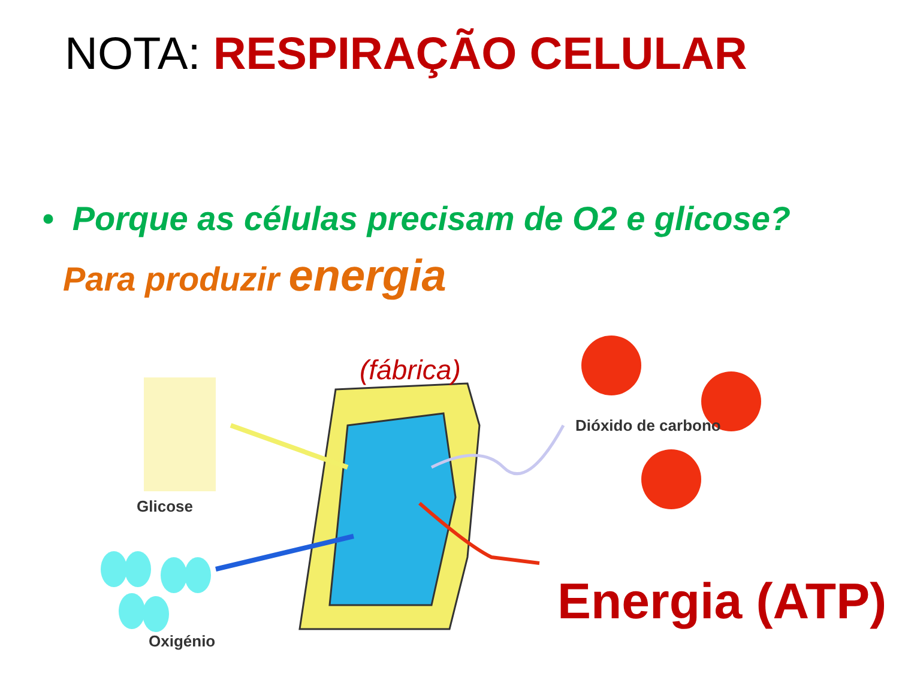NOTA: RESPIRAÇÃO CELULAR
• Porque as células precisam de O2 e glicose?
Para produzir energia
Glicose
Oxigénio
Dióxido de carbono
(fábrica)
Energia (ATP)